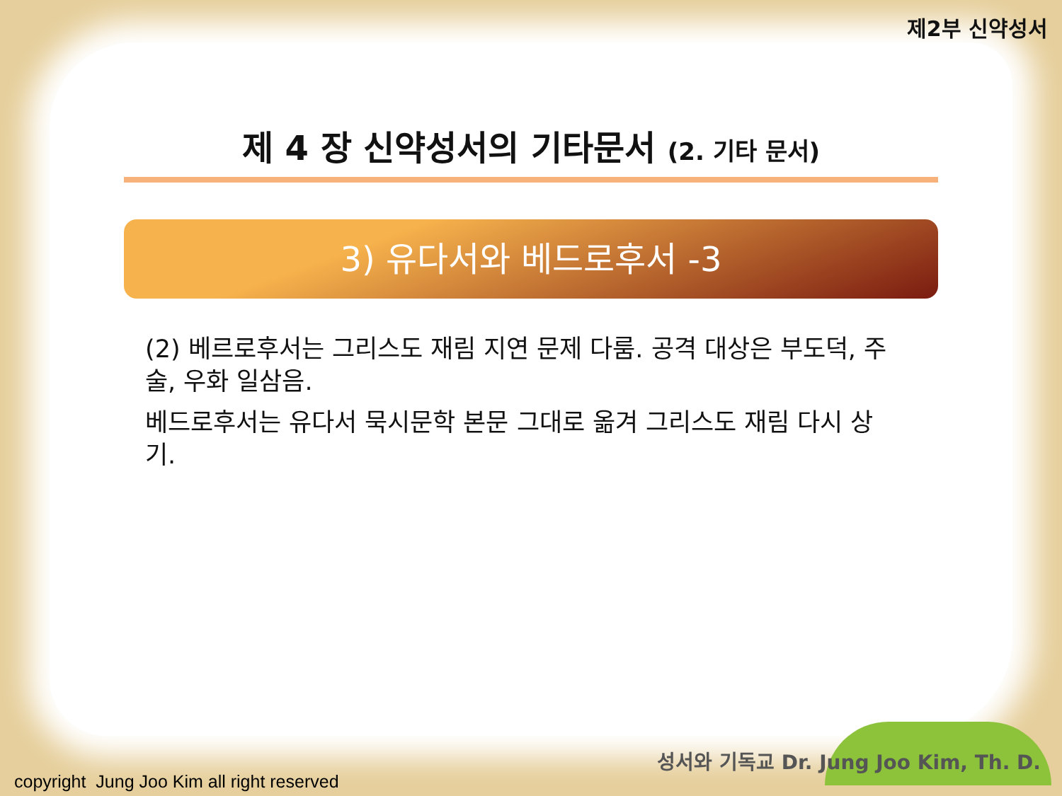제2부 신약성서
제 4 장 신약성서의 기타문서 (2. 기타 문서)
3) 유다서와 베드로후서 -3
(2) 베르로후서는 그리스도 재림 지연 문제 다룸. 공격 대상은 부도덕, 주술, 우화 일삼음.
베드로후서는 유다서 묵시문학 본문 그대로 옮겨 그리스도 재림 다시 상기.
성서와 기독교 Dr. Jung Joo Kim, Th. D.
copyright Jung Joo Kim all right reserved